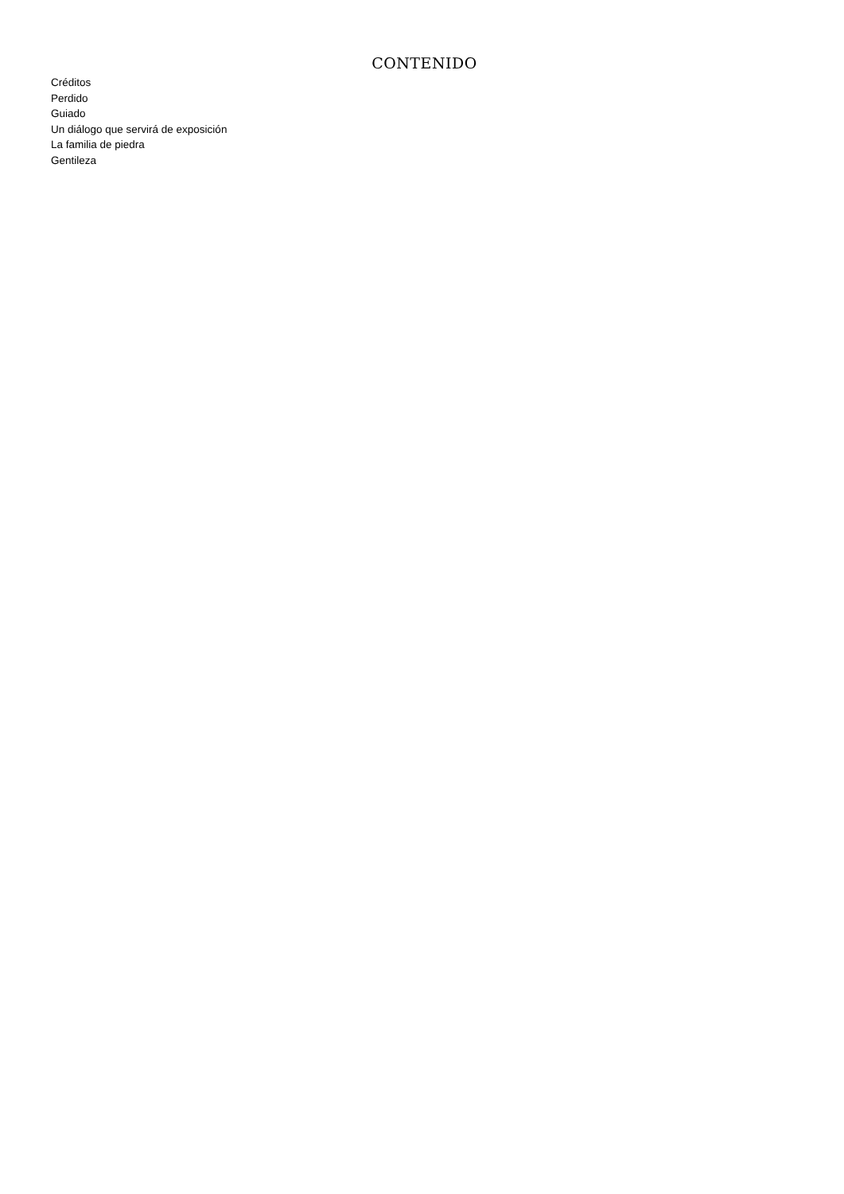CONTENIDO
Créditos
Perdido
Guiado
Un diálogo que servirá de exposición
La familia de piedra
Gentileza